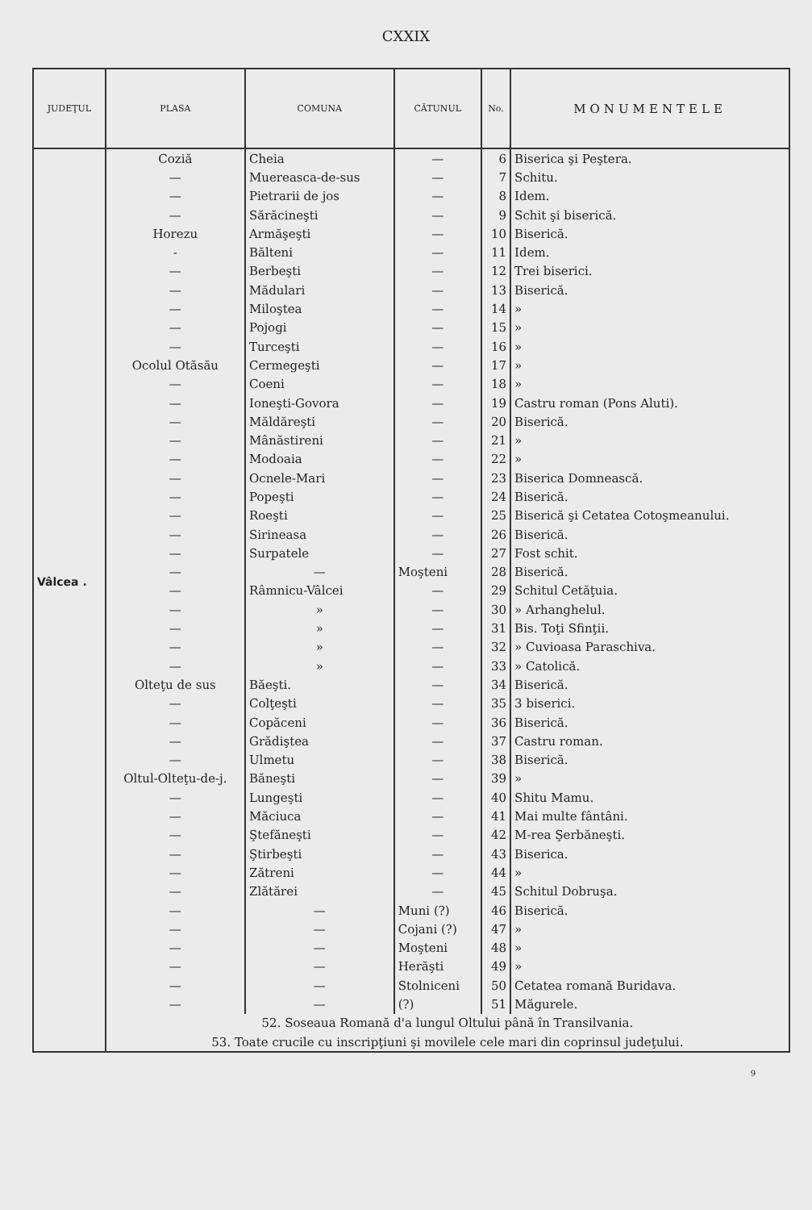CXXIX
| JUDEŢUL | PLASA | COMUNA | CĂTUNUL | No. | MONUMENTELE |
| --- | --- | --- | --- | --- | --- |
| Vâlcea . | Coziă | Cheia | — | 6 | Biserica şi Peştera. |
| | — | Muereasca-de-sus | — | 7 | Schitu. |
| | — | Pietrarii de jos | — | 8 | Idem. |
| | — | Sărăcineşti | — | 9 | Schit şi biserică. |
| | Horezu | Armăşeşti | — | 10 | Biserică. |
| | - | Bălteni | — | 11 | Idem. |
| | — | Berbeşti | — | 12 | Trei biserici. |
| | — | Mădulari | — | 13 | Biserică. |
| | — | Miloştea | — | 14 | » |
| | — | Pojogi | — | 15 | » |
| | — | Turceşti | — | 16 | » |
| | Ocolul Otăsău | Cermegeşti | — | 17 | » |
| | — | Coeni | — | 18 | » |
| | — | Ioneşti-Govora | — | 19 | Castru roman (Pons Aluti). |
| | — | Măldăreşti | — | 20 | Biserică. |
| | — | Mânăstireni | — | 21 | » |
| | — | Modoaia | — | 22 | » |
| | — | Ocnele-Mari | — | 23 | Biserica Domnească. |
| | — | Popeşti | — | 24 | Biserică. |
| | — | Roeşti | — | 25 | Biserică şi Cetatea Cotoşmeanului. |
| | — | Sirineasa | — | 26 | Biserică. |
| | — | Surpatele | — | 27 | Fost schit. |
| | — | — | Moşteni | 28 | Biserică. |
| | — | Râmnicu-Vâlcei | — | 29 | Schitul Cetăţuia. |
| | — | » | — | 30 | » Arhanghelul. |
| | — | » | — | 31 | Bis. Toţi Sfinţii. |
| | — | » | — | 32 | » Cuvioasa Paraschiva. |
| | — | » | — | 33 | » Catolică. |
| | Olteţu de sus | Băeşti. | — | 34 | Biserică. |
| | — | Colţeşti | — | 35 | 3 biserici. |
| | — | Copăceni | — | 36 | Biserică. |
| | — | Grădiştea | — | 37 | Castru roman. |
| | — | Ulmetu | — | 38 | Biserică. |
| | Oltul-Olteţu-de-j. | Băneşti | — | 39 | » |
| | — | Lungeşti | — | 40 | Shitu Mamu. |
| | — | Măciuca | — | 41 | Mai multe fântâni. |
| | — | Ştefăneşti | — | 42 | M-rea Şerbăneşti. |
| | — | Ştirbeşti | — | 43 | Biserica. |
| | — | Zătreni | — | 44 | » |
| | — | Zlătărei | — | 45 | Schitul Dobruşa. |
| | — | — | Muni (?) | 46 | Biserică. |
| | — | — | Cojani (?) | 47 | » |
| | — | — | Moşteni | 48 | » |
| | — | — | Herăşti | 49 | » |
| | — | — | Stolniceni | 50 | Cetatea romană Buridava. |
| | — | — | (?) | 51 | Măgurele. |
| | 52. Soseaua Romană d'a lungul Oltului până în Transilvania. | | | | |
| | 53. Toate crucile cu inscripţiuni şi movilele cele mari din coprinsul judeţului. | | | | |
9